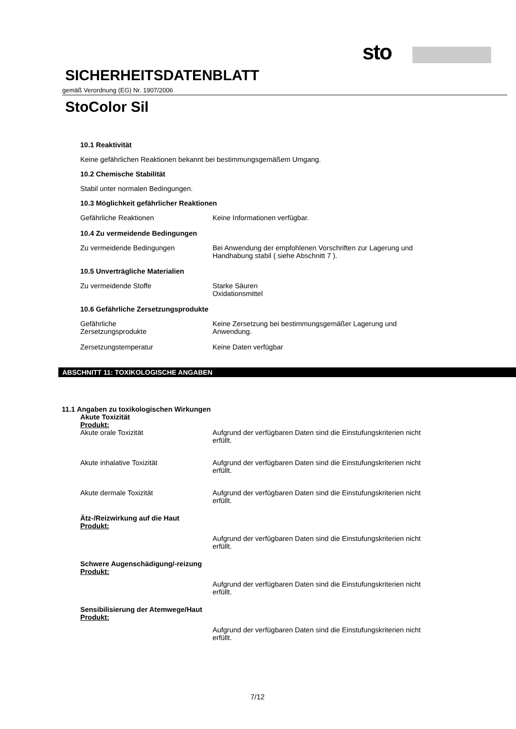sto
SICHERHEITSDATENBLATT
gemäß Verordnung (EG) Nr. 1907/2006
StoColor Sil
10.1 Reaktivität
Keine gefährlichen Reaktionen bekannt bei bestimmungsgemäßem Umgang.
10.2 Chemische Stabilität
Stabil unter normalen Bedingungen.
10.3 Möglichkeit gefährlicher Reaktionen
Gefährliche Reaktionen Keine Informationen verfügbar.
10.4 Zu vermeidende Bedingungen
Zu vermeidende Bedingungen Bei Anwendung der empfohlenen Vorschriften zur Lagerung und
Handhabung stabil ( siehe Abschnitt 7 ).
10.5 Unverträgliche Materialien
Zu vermeidende Stoffe Starke Säuren
Oxidationsmittel
10.6 Gefährliche Zersetzungsprodukte
Gefährliche
Zersetzungsprodukte
Keine Zersetzung bei bestimmungsgemäßer Lagerung und
Anwendung.
Zersetzungstemperatur Keine Daten verfügbar
ABSCHNITT 11: TOXIKOLOGISCHE ANGABEN
11.1 Angaben zu toxikologischen Wirkungen
Akute Toxizität
Produkt:
Akute orale Toxizität Aufgrund der verfügbaren Daten sind die Einstufungskriterien nicht
erfüllt.
Akute inhalative Toxizität Aufgrund der verfügbaren Daten sind die Einstufungskriterien nicht
erfüllt.
Akute dermale Toxizität Aufgrund der verfügbaren Daten sind die Einstufungskriterien nicht
erfüllt.
Ätz-/Reizwirkung auf die Haut
Produkt:
Aufgrund der verfügbaren Daten sind die Einstufungskriterien nicht
erfüllt.
Schwere Augenschädigung/-reizung
Produkt:
Aufgrund der verfügbaren Daten sind die Einstufungskriterien nicht
erfüllt.
Sensibilisierung der Atemwege/Haut
Produkt:
Aufgrund der verfügbaren Daten sind die Einstufungskriterien nicht
erfüllt.
7/12